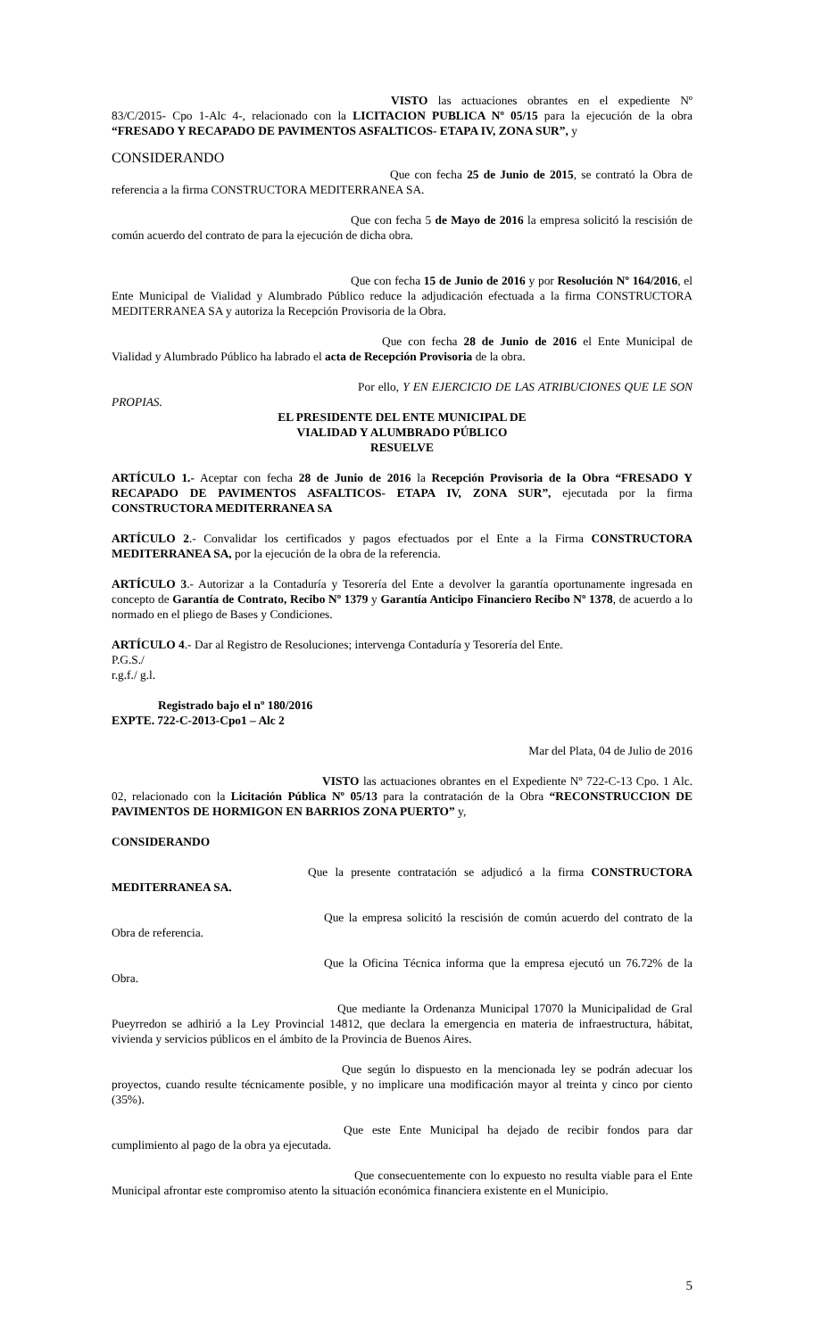VISTO las actuaciones obrantes en el expediente Nº 83/C/2015- Cpo 1-Alc 4-, relacionado con la LICITACION PUBLICA Nº 05/15 para la ejecución de la obra “FRESADO Y RECAPADO DE PAVIMENTOS ASFALTICOS- ETAPA IV, ZONA SUR”, y
CONSIDERANDO
Que con fecha 25 de Junio de 2015, se contrató la Obra de referencia a la firma CONSTRUCTORA MEDITERRANEA SA.
Que con fecha 5 de Mayo de 2016 la empresa solicitó la rescisión de común acuerdo del contrato de para la ejecución de dicha obra.
Que con fecha 15 de Junio de 2016 y por Resolución Nº 164/2016, el Ente Municipal de Vialidad y Alumbrado Público reduce la adjudicación efectuada a la firma CONSTRUCTORA MEDITERRANEA SA y autoriza la Recepción Provisoria de la Obra.
Que con fecha 28 de Junio de 2016 el Ente Municipal de Vialidad y Alumbrado Público ha labrado el acta de Recepción Provisoria de la obra.
Por ello, Y EN EJERCICIO DE LAS ATRIBUCIONES QUE LE SON PROPIAS.
EL PRESIDENTE DEL ENTE MUNICIPAL DE
VIALIDAD Y ALUMBRADO PÚBLICO
RESUELVE
ARTÍCULO 1.- Aceptar con fecha 28 de Junio de 2016 la Recepción Provisoria de la Obra “FRESADO Y RECAPADO DE PAVIMENTOS ASFALTICOS- ETAPA IV, ZONA SUR”, ejecutada por la firma CONSTRUCTORA MEDITERRANEA SA
ARTÍCULO 2.- Convalidar los certificados y pagos efectuados por el Ente a la Firma CONSTRUCTORA MEDITERRANEA SA, por la ejecución de la obra de la referencia.
ARTÍCULO 3.- Autorizar a la Contaduría y Tesorería del Ente a devolver la garantía oportunamente ingresada en concepto de Garantía de Contrato, Recibo Nº 1379 y Garantía Anticipo Financiero Recibo Nº 1378, de acuerdo a lo normado en el pliego de Bases y Condiciones.
ARTÍCULO 4.- Dar al Registro de Resoluciones; intervenga Contaduría y Tesorería del Ente.
P.G.S./
r.g.f./ g.l.
Registrado bajo el nº 180/2016
EXPTE. 722-C-2013-Cpo1 – Alc 2
Mar del Plata, 04 de Julio de 2016
VISTO las actuaciones obrantes en el Expediente Nº 722-C-13 Cpo. 1 Alc. 02, relacionado con la Licitación Pública Nº 05/13 para la contratación de la Obra “RECONSTRUCCION DE PAVIMENTOS DE HORMIGON EN BARRIOS ZONA PUERTO” y,
CONSIDERANDO
Que la presente contratación se adjudicó a la firma CONSTRUCTORA MEDITERRANEA SA.
Que la empresa solicitó la rescisión de común acuerdo del contrato de la Obra de referencia.
Que la Oficina Técnica informa que la empresa ejecutó un 76.72% de la Obra.
Que mediante la Ordenanza Municipal 17070 la Municipalidad de Gral Pueyrredon se adhirió a la Ley Provincial 14812, que declara la emergencia en materia de infraestructura, hábitat, vivienda y servicios públicos en el ámbito de la Provincia de Buenos Aires.
Que según lo dispuesto en la mencionada ley se podrán adecuar los proyectos, cuando resulte técnicamente posible, y no implicare una modificación mayor al treinta y cinco por ciento (35%).
Que este Ente Municipal ha dejado de recibir fondos para dar cumplimiento al pago de la obra ya ejecutada.
Que consecuentemente con lo expuesto no resulta viable para el Ente Municipal afrontar este compromiso atento la situación económica financiera existente en el Municipio.
5